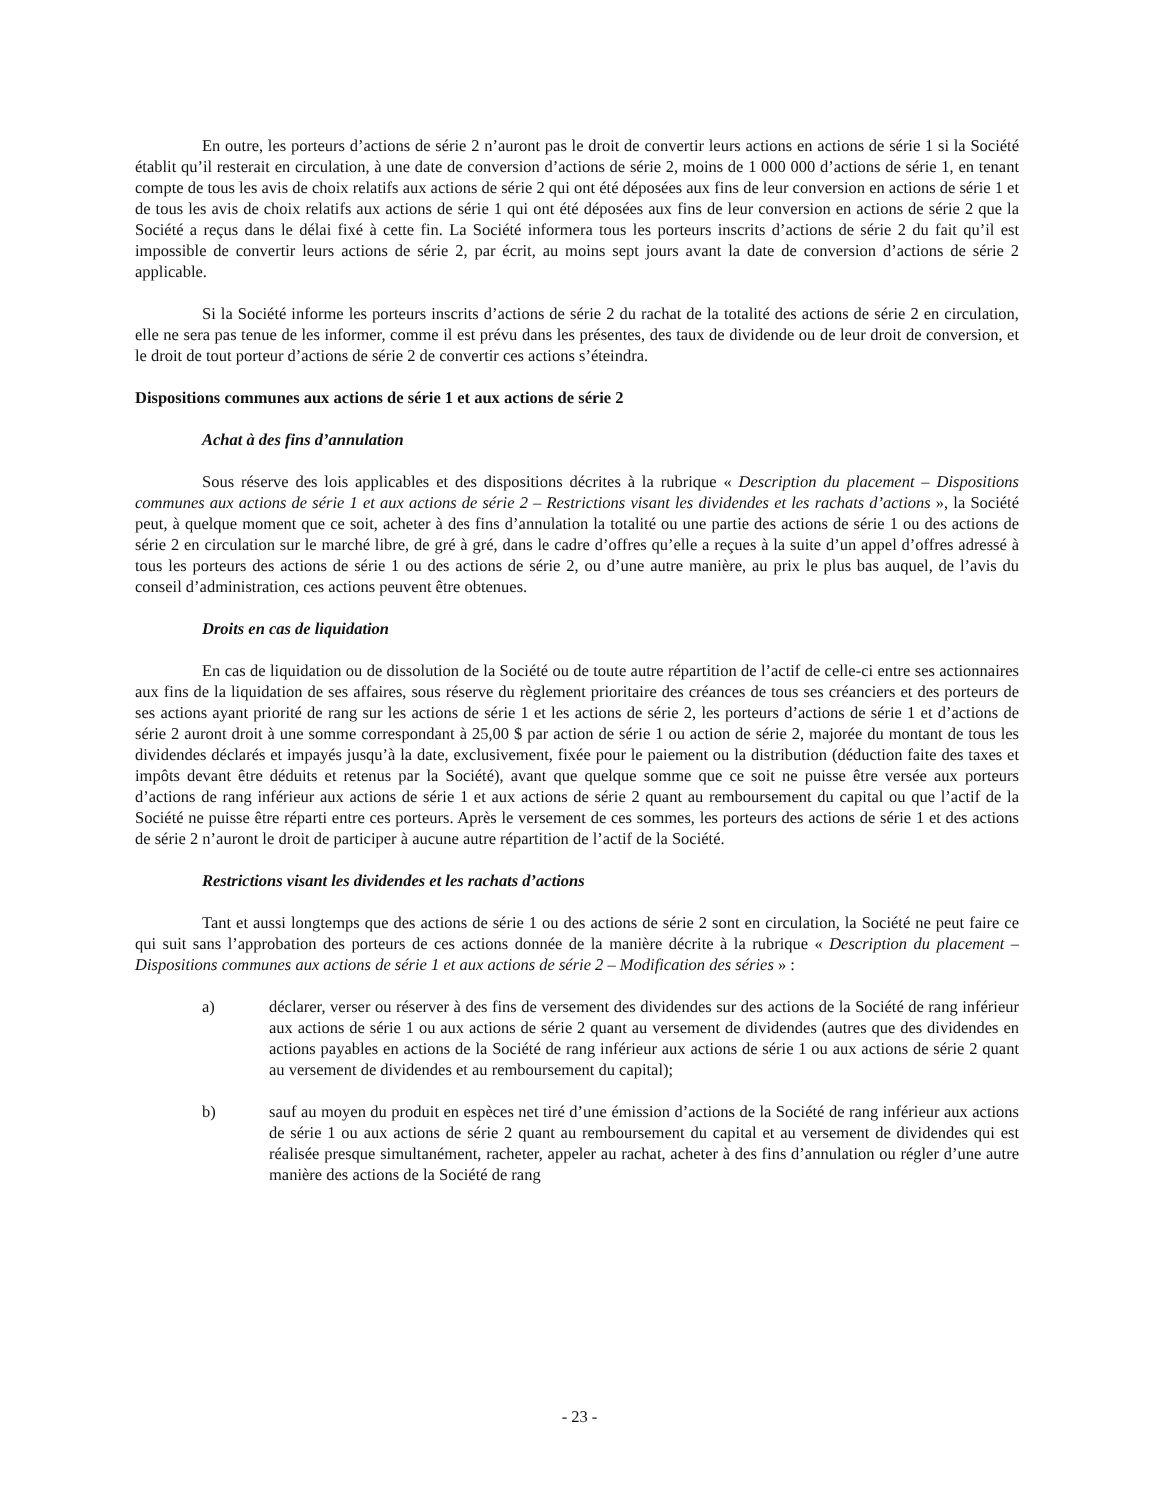En outre, les porteurs d’actions de série 2 n’auront pas le droit de convertir leurs actions en actions de série 1 si la Société établit qu’il resterait en circulation, à une date de conversion d’actions de série 2, moins de 1 000 000 d’actions de série 1, en tenant compte de tous les avis de choix relatifs aux actions de série 2 qui ont été déposées aux fins de leur conversion en actions de série 1 et de tous les avis de choix relatifs aux actions de série 1 qui ont été déposées aux fins de leur conversion en actions de série 2 que la Société a reçus dans le délai fixé à cette fin. La Société informera tous les porteurs inscrits d’actions de série 2 du fait qu’il est impossible de convertir leurs actions de série 2, par écrit, au moins sept jours avant la date de conversion d’actions de série 2 applicable.
Si la Société informe les porteurs inscrits d’actions de série 2 du rachat de la totalité des actions de série 2 en circulation, elle ne sera pas tenue de les informer, comme il est prévu dans les présentes, des taux de dividende ou de leur droit de conversion, et le droit de tout porteur d’actions de série 2 de convertir ces actions s’éteindra.
Dispositions communes aux actions de série 1 et aux actions de série 2
Achat à des fins d’annulation
Sous réserve des lois applicables et des dispositions décrites à la rubrique « Description du placement – Dispositions communes aux actions de série 1 et aux actions de série 2 – Restrictions visant les dividendes et les rachats d’actions », la Société peut, à quelque moment que ce soit, acheter à des fins d’annulation la totalité ou une partie des actions de série 1 ou des actions de série 2 en circulation sur le marché libre, de gré à gré, dans le cadre d’offres qu’elle a reçues à la suite d’un appel d’offres adressé à tous les porteurs des actions de série 1 ou des actions de série 2, ou d’une autre manière, au prix le plus bas auquel, de l’avis du conseil d’administration, ces actions peuvent être obtenues.
Droits en cas de liquidation
En cas de liquidation ou de dissolution de la Société ou de toute autre répartition de l’actif de celle-ci entre ses actionnaires aux fins de la liquidation de ses affaires, sous réserve du règlement prioritaire des créances de tous ses créanciers et des porteurs de ses actions ayant priorité de rang sur les actions de série 1 et les actions de série 2, les porteurs d’actions de série 1 et d’actions de série 2 auront droit à une somme correspondant à 25,00 $ par action de série 1 ou action de série 2, majorée du montant de tous les dividendes déclarés et impayés jusqu’à la date, exclusivement, fixée pour le paiement ou la distribution (déduction faite des taxes et impôts devant être déduits et retenus par la Société), avant que quelque somme que ce soit ne puisse être versée aux porteurs d’actions de rang inférieur aux actions de série 1 et aux actions de série 2 quant au remboursement du capital ou que l’actif de la Société ne puisse être réparti entre ces porteurs. Après le versement de ces sommes, les porteurs des actions de série 1 et des actions de série 2 n’auront le droit de participer à aucune autre répartition de l’actif de la Société.
Restrictions visant les dividendes et les rachats d’actions
Tant et aussi longtemps que des actions de série 1 ou des actions de série 2 sont en circulation, la Société ne peut faire ce qui suit sans l’approbation des porteurs de ces actions donnée de la manière décrite à la rubrique « Description du placement – Dispositions communes aux actions de série 1 et aux actions de série 2 – Modification des séries » :
a) déclarer, verser ou réserver à des fins de versement des dividendes sur des actions de la Société de rang inférieur aux actions de série 1 ou aux actions de série 2 quant au versement de dividendes (autres que des dividendes en actions payables en actions de la Société de rang inférieur aux actions de série 1 ou aux actions de série 2 quant au versement de dividendes et au remboursement du capital);
b) sauf au moyen du produit en espèces net tiré d’une émission d’actions de la Société de rang inférieur aux actions de série 1 ou aux actions de série 2 quant au remboursement du capital et au versement de dividendes qui est réalisée presque simultanément, racheter, appeler au rachat, acheter à des fins d’annulation ou régler d’une autre manière des actions de la Société de rang
- 23 -